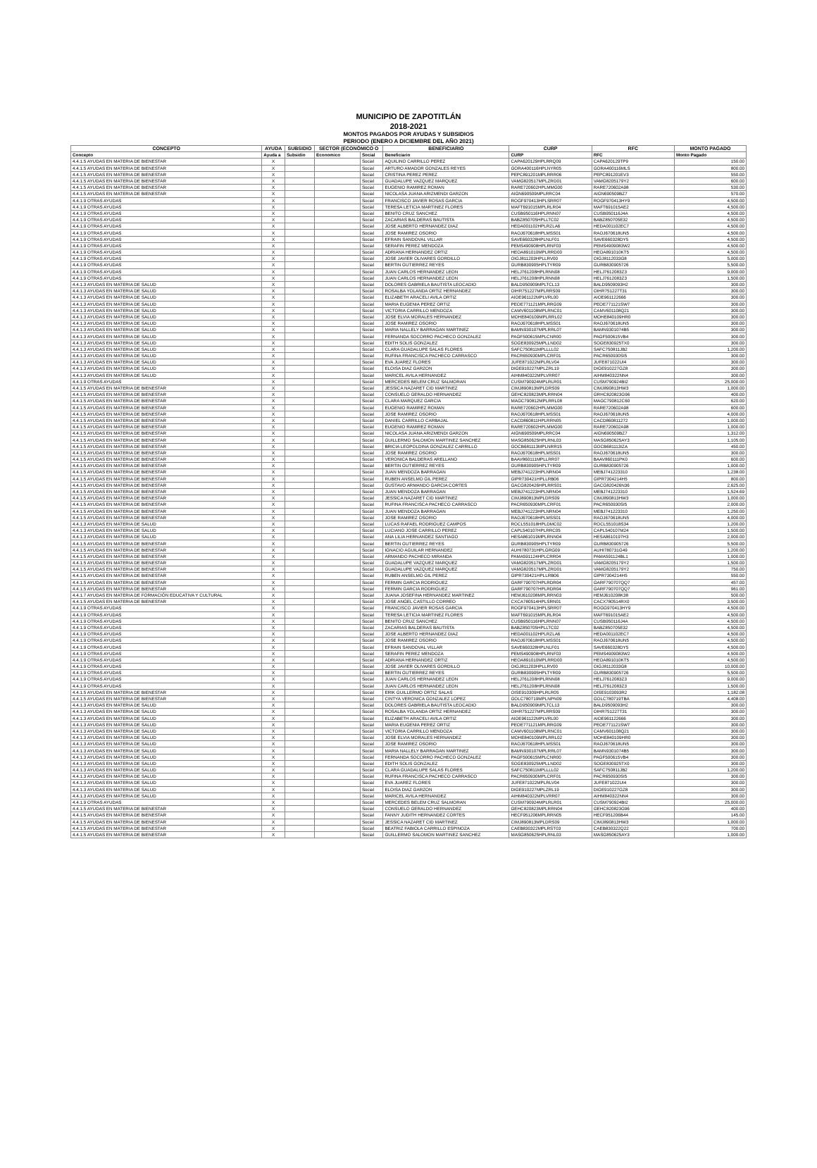MUNICIPIO DE ZAPOTITLÁN
2018-2021
MONTOS PAGADOS POR AYUDAS Y SUBSIDIOS
PERIODO (ENERO A DICIEMBRE DEL AÑO 2021)
| CONCEPTO | AYUDA | SUBSIDIO | SECTOR (ECONÓMICO O | | BENEFICIARIO | CURP | RFC | MONTO PAGADO |
| --- | --- | --- | --- | --- | --- | --- | --- | --- |
| Concepto | Ayuda a | Subsidio | Economico | Social | Beneficiario | CURP | RFC | Monto Pagado |
| 4.4.1.5 AYUDAS EN MATERIA DE BIENESTAR | X | | | Social | AQUILINO CARRILLO PEREZ | CAPA620129HPLRRQ09 | CAPA620129TP9 | 150.00 |
| 4.4.1.5 AYUDAS EN MATERIA DE BIENESTAR | X | | | Social | ARTURO AMADOR GONZALES REYES | GORA400116HPLNYR05 | GORA400116MLS | 800.00 |
| 4.4.1.5 AYUDAS EN MATERIA DE BIENESTAR | X | | | Social | CRISTINA PEREZ PEREZ | PEPC891201MPLRRR06 | PEPC891201EV3 | 550.00 |
| 4.4.1.5 AYUDAS EN MATERIA DE BIENESTAR | X | | | Social | GUADALUPE VAZQUEZ MARQUEZ | VAMG820517MPLZRD01 | VAMG8205179Y2 | 600.00 |
| 4.4.1.5 AYUDAS EN MATERIA DE BIENESTAR | X | | | Social | EUGENIO RAMIREZ ROMAN | RARE720602HPLMMG00 | RARE720602A98 | 530.00 |
| 4.4.1.5 AYUDAS EN MATERIA DE BIENESTAR | X | | | Social | NICOLASA JUANA ARIZMENDI GARZON | AIGN690509MPLRRC04 | AIGN690509BZ7 | 570.00 |
| 4.4.1.9 OTRAS AYUDAS | X | | | Social | FRANCISCO JAVIER ROSAS GARCIA | ROGF970413HPLSRR07 | ROGF970413HY9 | 4,500.00 |
| 4.4.1.9 OTRAS AYUDAS | X | | | Social | TERESA LETICIA MARTINEZ FLORES | MAFT691015MPLRLR04 | MAFT691015AE2 | 4,500.00 |
| 4.4.1.9 OTRAS AYUDAS | X | | | Social | BENITO CRUZ SANCHEZ | CUSB950116HPLRNN07 | CUSB950116J4A | 4,500.00 |
| 4.4.1.9 OTRAS AYUDAS | X | | | Social | ZACARIAS BALDERAS BAUTISTA | BABZ850705HPLLTC02 | BABZ850705E32 | 4,500.00 |
| 4.4.1.9 OTRAS AYUDAS | X | | | Social | JOSE ALBERTO HERNANDEZ DIAZ | HEDA001102HPLRZLA6 | HEDA001102EC7 | 4,500.00 |
| 4.4.1.9 OTRAS AYUDAS | X | | | Social | JOSE RAMIREZ OSORIO | RAOJ670618HPLMSS01 | RAOJ670618UN5 | 4,500.00 |
| 4.4.1.9 OTRAS AYUDAS | X | | | Social | EFRAIN SANDOVAL VILLAR | SAVE660328HPLNLF01 | SAVE660328DY5 | 4,500.00 |
| 4.4.1.9 OTRAS AYUDAS | X | | | Social | SERAFIN PEREZ MENDOZA | PEMS490908HPLRNF03 | PEMS4909083W2 | 4,500.00 |
| 4.4.1.9 OTRAS AYUDAS | X | | | Social | ADRIANA HERNANDEZ ORTIZ | HEOA891010MPLRRD00 | HEOA891010KT5 | 4,500.00 |
| 4.4.1.9 OTRAS AYUDAS | X | | | Social | JOSE JAVIER OLIVARES GORDILLO | OIGJ811203HPLLRV00 | OIGJ8112033G8 | 5,000.00 |
| 4.4.1.9 OTRAS AYUDAS | X | | | Social | BERTIN GUTIERREZ REYES | GURB830905HPLTYR09 | GURB830905726 | 5,500.00 |
| 4.4.1.9 OTRAS AYUDAS | X | | | Social | JUAN CARLOS HERNANDEZ LEON | HELJ761208HPLRNN08 | HELJ7612083Z3 | 9,000.00 |
| 4.4.1.9 OTRAS AYUDAS | X | | | Social | JUAN CARLOS HERNANDEZ LEON | HELJ761208HPLRNN08 | HELJ7612083Z3 | 1,500.00 |
| 4.4.1.3 AYUDAS EN MATERIA DE SALUD | X | | | Social | DOLORES GABRIELA BAUTISTA LEOCADIO | BALD950909MPLTCL13 | BALD9509093H2 | 300.00 |
| 4.4.1.3 AYUDAS EN MATERIA DE SALUD | X | | | Social | ROSALBA YOLANDA ORTIZ HERNANDEZ | OIHR751227MPLRRS09 | OIHR751227T31 | 300.00 |
| 4.4.1.3 AYUDAS EN MATERIA DE SALUD | X | | | Social | ELIZABETH ARACELI AVILA ORTIZ | AIOE961122MPLVRL00 | AIOE961122666 | 300.00 |
| 4.4.1.3 AYUDAS EN MATERIA DE SALUD | X | | | Social | MARIA EUGENIA PEREZ ORTIZ | PEOE771121MPLRRG09 | PEOE771121SW7 | 300.00 |
| 4.4.1.3 AYUDAS EN MATERIA DE SALUD | X | | | Social | VICTORIA CARRILLO MENDOZA | CAMV601108MPLRNC01 | CAMV601108Q21 | 300.00 |
| 4.4.1.3 AYUDAS EN MATERIA DE SALUD | X | | | Social | JOSE ELVIA MORALES HERNANDEZ | MOHE840109MPLRRL02 | MOHE840109HR0 | 300.00 |
| 4.4.1.3 AYUDAS EN MATERIA DE SALUD | X | | | Social | JOSE RAMIREZ OSORIO | RAOJ670618HPLMSS01 | RAOJ670618UN5 | 300.00 |
| 4.4.1.3 AYUDAS EN MATERIA DE SALUD | X | | | Social | MARIA NALLELY BARRAGAN MARTINEZ | BAMN930107MPLRRL07 | BAMN9301074B5 | 300.00 |
| 4.4.1.3 AYUDAS EN MATERIA DE SALUD | X | | | Social | FERNANDA SOCORRO PACHECO GONZALEZ | PAGF500615MPLCNR00 | PAGF500615VB4 | 300.00 |
| 4.4.1.3 AYUDAS EN MATERIA DE SALUD | X | | | Social | EDITH SOLIS GONZALEZ | SOGE830925MPLLND02 | SOGE830925TX0 | 300.00 |
| 4.4.1.3 AYUDAS EN MATERIA DE SALUD | X | | | Social | CLARA GUADALUPE SALAS FLORES | SAFC750811MPLLLL02 | SAFC750811JB2 | 1,200.00 |
| 4.4.1.3 AYUDAS EN MATERIA DE SALUD | X | | | Social | RUFINA FRANCISCA PACHECO CARRASCO | PACR650930MPLCRF01 | PACR650930SI5 | 300.00 |
| 4.4.1.3 AYUDAS EN MATERIA DE SALUD | X | | | Social | EVA JUAREZ FLORES | JUFE871022MPLRLV04 | JUFE871022UI4 | 300.00 |
| 4.4.1.3 AYUDAS EN MATERIA DE SALUD | X | | | Social | ELOISA DIAZ GARZON | DIGE910227MPLZRL19 | DIGE910227GZ8 | 300.00 |
| 4.4.1.3 AYUDAS EN MATERIA DE SALUD | X | | | Social | MARICEL AVILA HERNANDEZ | AIHM840322MPLVRR07 | AIHM840322NN4 | 300.00 |
| 4.4.1.9 OTRAS AYUDAS | X | | | Social | MERCEDES BELEM CRUZ SALMORAN | CUSM790924MPLRLR01 | CUSM790924BI2 | 25,000.00 |
| 4.4.1.5 AYUDAS EN MATERIA DE BIENESTAR | X | | | Social | JESSICA NAZARET CID MARTINEZ | CIMJ890813MPLDRS09 | CIMJ890813HW3 | 1,000.00 |
| 4.4.1.5 AYUDAS EN MATERIA DE BIENESTAR | X | | | Social | CONSUELO GERALDO HERNANDEZ | GEHC820823MPLRRN04 | GRHC820823G96 | 400.00 |
| 4.4.1.5 AYUDAS EN MATERIA DE BIENESTAR | X | | | Social | CLARA MARQUEZ GARCIA | MAGC790812MPLRRL08 | MAGC790812C60 | 620.00 |
| 4.4.1.5 AYUDAS EN MATERIA DE BIENESTAR | X | | | Social | EUGENIO RAMIREZ ROMAN | RARE720602HPLMMG00 | RARE720602A98 | 600.00 |
| 4.4.1.5 AYUDAS EN MATERIA DE BIENESTAR | X | | | Social | JOSE RAMIREZ OSORIO | RAOJ670618HPLMSS01 | RAOJ670618UN5 | 4,000.00 |
| 4.4.1.5 AYUDAS EN MATERIA DE BIENESTAR | X | | | Social | DANIEL CARRILLO CARBAJAL | CACD860811HPLRRN05 | CACD860811272 | 1,000.00 |
| 4.4.1.5 AYUDAS EN MATERIA DE BIENESTAR | X | | | Social | EUGENIO RAMIREZ ROMAN | RARE720602HPLMMG00 | RARE720602A98 | 1,000.00 |
| 4.4.1.5 AYUDAS EN MATERIA DE BIENESTAR | X | | | Social | NICOLASA JUANA ARIZMENDI GARZON | AIGN690509MPLRRC04 | AIGN690509BZ7 | 1,312.00 |
| 4.4.1.5 AYUDAS EN MATERIA DE BIENESTAR | X | | | Social | GUILLERMO SALOMON MARTINEZ SANCHEZ | MASG850625HPLRNL03 | MASG850625AY3 | 1,105.00 |
| 4.4.1.5 AYUDAS EN MATERIA DE BIENESTAR | X | | | Social | BRICIA LEOPOLDINA GONZALEZ CARRILLO | GOCB681113MPLNRR15 | GOCB681113IZA | 450.00 |
| 4.4.1.5 AYUDAS EN MATERIA DE BIENESTAR | X | | | Social | JOSE RAMIREZ OSORIO | RAOJ670618HPLMSS01 | RAOJ670618UN5 | 300.00 |
| 4.4.1.5 AYUDAS EN MATERIA DE BIENESTAR | X | | | Social | VERONICA BALDERAS ARELLANO | BAAV860111MPLLRR07 | BAAV860111PK0 | 600.00 |
| 4.4.1.5 AYUDAS EN MATERIA DE BIENESTAR | X | | | Social | BERTIN GUTIERREZ REYES | GURB830905HPLTYR09 | GURB830905726 | 1,000.00 |
| 4.4.1.5 AYUDAS EN MATERIA DE BIENESTAR | X | | | Social | JUAN MENDOZA BARRAGAN | MEBJ741223HPLNRN04 | MEBJ741223310 | 1,238.00 |
| 4.4.1.5 AYUDAS EN MATERIA DE BIENESTAR | X | | | Social | RUBEN ANSELMO GIL PEREZ | GIPR730421HPLLRB06 | GIPR7304214H5 | 800.00 |
| 4.4.1.5 AYUDAS EN MATERIA DE BIENESTAR | X | | | Social | GUSTAVO ARMANDO GARCIA CORTES | GACG820426HPLRRS01 | GACG820426N36 | 2,625.00 |
| 4.4.1.5 AYUDAS EN MATERIA DE BIENESTAR | X | | | Social | JUAN MENDOZA BARRAGAN | MEBJ741223HPLNRN04 | MEBJ741223310 | 1,524.69 |
| 4.4.1.5 AYUDAS EN MATERIA DE BIENESTAR | X | | | Social | JESSICA NAZARET CID MARTINEZ | CIMJ890813MPLDRS09 | CIMJ890813HW3 | 1,000.00 |
| 4.4.1.5 AYUDAS EN MATERIA DE BIENESTAR | X | | | Social | RUFINA FRANCISCA PACHECO CARRASCO | PACR650930MPLCRF01 | PACR650930SI5 | 2,000.00 |
| 4.4.1.5 AYUDAS EN MATERIA DE BIENESTAR | X | | | Social | JUAN MENDOZA BARRAGAN | MEBJ741223HPLNRN04 | MEBJ741223310 | 1,250.00 |
| 4.4.1.5 AYUDAS EN MATERIA DE BIENESTAR | X | | | Social | JOSE RAMIREZ OSORIO | RAOJ670618HPLMSS01 | RAOJ670618UN5 | 4,000.00 |
| 4.4.1.3 AYUDAS EN MATERIA DE SALUD | X | | | Social | LUCAS RAFAEL RODRIGUEZ CAMPOS | ROCL551018HPLDMC02 | ROCL551018S34 | 1,200.00 |
| 4.4.1.3 AYUDAS EN MATERIA DE SALUD | X | | | Social | LUCIANO JOSE CARRILLO PEREZ | CAPL540107HPLRRC05 | CAPL540107M24 | 1,500.00 |
| 4.4.1.3 AYUDAS EN MATERIA DE SALUD | X | | | Social | ANA LILIA HERNANDEZ SANTIAGO | HESA861019MPLRNN04 | HESA8610197H3 | 2,000.00 |
| 4.4.1.5 AYUDAS EN MATERIA DE BIENESTAR | X | | | Social | BERTIN GUTIERREZ REYES | GURB830905HPLTYR09 | GURB830905726 | 5,500.00 |
| 4.4.1.5 AYUDAS EN MATERIA DE BIENESTAR | X | | | Social | IGNACIO AGUILAR HERNANDEZ | AUHI780731HPLGRG09 | AUHI780731G49 | 1,200.00 |
| 4.4.1.5 AYUDAS EN MATERIA DE BIENESTAR | X | | | Social | ARMANDO PACHECO MIRANDA | PAMA591124HPLCRR04 | PAMA591124BL1 | 1,000.00 |
| 4.4.1.5 AYUDAS EN MATERIA DE BIENESTAR | X | | | Social | GUADALUPE VAZQUEZ MARQUEZ | VAMG820517MPLZRD01 | VAMG8205179Y2 | 1,500.00 |
| 4.4.1.5 AYUDAS EN MATERIA DE BIENESTAR | X | | | Social | GUADALUPE VAZQUEZ MARQUEZ | VAMG820517MPLZRD01 | VAMG8205179Y2 | 750.00 |
| 4.4.1.5 AYUDAS EN MATERIA DE BIENESTAR | X | | | Social | RUBEN ANSELMO GIL PEREZ | GIPR730421HPLLRB06 | GIPR7304214H5 | 550.00 |
| 4.4.1.5 AYUDAS EN MATERIA DE BIENESTAR | X | | | Social | FERMIN GARCIA RODRIGUEZ | GARF790707HPLRDR04 | GARF790707QQ7 | 457.00 |
| 4.4.1.5 AYUDAS EN MATERIA DE BIENESTAR | X | | | Social | FERMIN GARCIA RODRIGUEZ | GARF790707HPLRDR04 | GARF790707QQ7 | 961.00 |
| 4.4.1.7 AYUDAS EN MATERIA DE FORMACIÓN EDUCATIVA Y CULTURAL | X | | | Social | JUANA JOSEFINA HERNANDEZ MARTINEZ | HEMJ610208MPLRRN03 | HEMJ610208K38 | 500.00 |
| 4.4.1.5 AYUDAS EN MATERIA DE BIENESTAR | X | | | Social | JOSE ANGEL CASTILLO CORREO | CXCA780514HPLSRN01 | CACX780514RX0 | 3,500.00 |
| 4.4.1.9 OTRAS AYUDAS | X | | | Social | FRANCISCO JAVIER ROSAS GARCIA | ROGF970413HPLSRR07 | ROGG970413HY9 | 4,500.00 |
| 4.4.1.9 OTRAS AYUDAS | X | | | Social | TERESA LETICIA MARTINEZ FLORES | MAFT691015MPLRLR04 | MAFT691015AE2 | 4,500.00 |
| 4.4.1.9 OTRAS AYUDAS | X | | | Social | BENITO CRUZ SANCHEZ | CUSB950116HPLRNN07 | CUSB950116J4A | 4,500.00 |
| 4.4.1.9 OTRAS AYUDAS | X | | | Social | ZACARIAS BALDERAS BAUTISTA | BABZ850705HPLLTC02 | BABZ850705E32 | 4,500.00 |
| 4.4.1.9 OTRAS AYUDAS | X | | | Social | JOSE ALBERTO HERNANDEZ DIAZ | HEDA001102HPLRZLA6 | HEDA001102EC7 | 4,500.00 |
| 4.4.1.9 OTRAS AYUDAS | X | | | Social | JOSE RAMIREZ OSORIO | RAOJ670618HPLMSS01 | RAOJ670618UN5 | 4,500.00 |
| 4.4.1.9 OTRAS AYUDAS | X | | | Social | EFRAIN SANDOVAL VILLAR | SAVE660328HPLNLF01 | SAVE660328DY5 | 4,500.00 |
| 4.4.1.9 OTRAS AYUDAS | X | | | Social | SERAFIN PEREZ MENDOZA | PEMS490908HPLRNF03 | PEMS4909083W2 | 4,500.00 |
| 4.4.1.9 OTRAS AYUDAS | X | | | Social | ADRIANA HERNANDEZ ORTIZ | HEOA891010MPLRRD00 | HEOA891010KT5 | 4,500.00 |
| 4.4.1.9 OTRAS AYUDAS | X | | | Social | JOSE JAVIER OLIVARES GORDILLO | OIGJ811203HPLLRV00 | OIGJ8112033G8 | 10,000.00 |
| 4.4.1.9 OTRAS AYUDAS | X | | | Social | BERTIN GUTIERREZ REYES | GURB830905HPLTYR09 | GURB830905726 | 5,500.00 |
| 4.4.1.9 OTRAS AYUDAS | X | | | Social | JUAN CARLOS HERNANDEZ LEON | HELJ761208HPLRNN08 | HELJ7612083Z3 | 9,000.00 |
| 4.4.1.9 OTRAS AYUDAS | X | | | Social | JUAN CARLOS HERNANDEZ LEON | HELJ761208HPLRNN08 | HELJ7612083Z3 | 1,500.00 |
| 4.4.1.5 AYUDAS EN MATERIA DE BIENESTAR | X | | | Social | ERIK GUILLERMO ORTIZ SALAS | OISE910309HPLRLR05 | OISE9103093R2 | 1,182.08 |
| 4.4.1.5 AYUDAS EN MATERIA DE BIENESTAR | X | | | Social | CINTYA VERONICA GONZALEZ LOPEZ | GOLC780719MPLNPN09 | GOLC780719TBA | 4,408.00 |
| 4.4.1.3 AYUDAS EN MATERIA DE SALUD | X | | | Social | DOLORES GABRIELA BAUTISTA LEOCADIO | BALD950909MPLTCL13 | BALD9509093H2 | 300.00 |
| 4.4.1.3 AYUDAS EN MATERIA DE SALUD | X | | | Social | ROSALBA YOLANDA ORTIZ HERNANDEZ | OIHR751227MPLRRS09 | OIHR751227T31 | 300.00 |
| 4.4.1.3 AYUDAS EN MATERIA DE SALUD | X | | | Social | ELIZABETH ARACELI AVILA ORTIZ | AIOE961122MPLVRL00 | AIOE961122666 | 300.00 |
| 4.4.1.3 AYUDAS EN MATERIA DE SALUD | X | | | Social | MARIA EUGENIA PEREZ ORTIZ | PEOE771121MPLRRG09 | PEOE771121SW7 | 300.00 |
| 4.4.1.3 AYUDAS EN MATERIA DE SALUD | X | | | Social | VICTORIA CARRILLO MENDOZA | CAMV601108MPLRNC01 | CAMV601108Q21 | 300.00 |
| 4.4.1.3 AYUDAS EN MATERIA DE SALUD | X | | | Social | JOSE ELVIA MORALES HERNANDEZ | MOHE840109MPLRRL02 | MOHE840109HR0 | 300.00 |
| 4.4.1.3 AYUDAS EN MATERIA DE SALUD | X | | | Social | JOSE RAMIREZ OSORIO | RAOJ670618HPLMSS01 | RAOJ670618UN5 | 300.00 |
| 4.4.1.3 AYUDAS EN MATERIA DE SALUD | X | | | Social | MARIA NALLELY BARRAGAN MARTINEZ | BAMN930107MPLRRL07 | BAMN9301074B5 | 300.00 |
| 4.4.1.3 AYUDAS EN MATERIA DE SALUD | X | | | Social | FERNANDA SOCORRO PACHECO GONZALEZ | PAGF500615MPLCNR00 | PAGF500615VB4 | 300.00 |
| 4.4.1.3 AYUDAS EN MATERIA DE SALUD | X | | | Social | EDITH SOLIS GONZALEZ | SOGE830925MPLLND02 | SOGE830925TX0 | 300.00 |
| 4.4.1.3 AYUDAS EN MATERIA DE SALUD | X | | | Social | CLARA GUADALUPE SALAS FLORES | SAFC750811MPLLLL02 | SAFC750811JB2 | 1,200.00 |
| 4.4.1.3 AYUDAS EN MATERIA DE SALUD | X | | | Social | RUFINA FRANCISCA PACHECO CARRASCO | PACR650930MPLCRF01 | PACR650930SI5 | 300.00 |
| 4.4.1.3 AYUDAS EN MATERIA DE SALUD | X | | | Social | EVA JUAREZ FLORES | JUFE871022MPLRLV04 | JUFE871022UI4 | 300.00 |
| 4.4.1.3 AYUDAS EN MATERIA DE SALUD | X | | | Social | ELOISA DIAZ GARZON | DIGE910227MPLZRL19 | DIGE910227GZ8 | 300.00 |
| 4.4.1.3 AYUDAS EN MATERIA DE SALUD | X | | | Social | MARICEL AVILA HERNANDEZ | AIHM840322MPLVRR07 | AIHM840322NN4 | 300.00 |
| 4.4.1.9 OTRAS AYUDAS | X | | | Social | MERCEDES BELEM CRUZ SALMORAN | CUSM790924MPLRLR01 | CUSM790924BI2 | 25,000.00 |
| 4.4.1.5 AYUDAS EN MATERIA DE BIENESTAR | X | | | Social | CONSUELO GERALDO HERNANDEZ | GEHC820823MPLRRN04 | GEHC820823G96 | 400.00 |
| 4.4.1.5 AYUDAS EN MATERIA DE BIENESTAR | X | | | Social | FANNY JUDITH HERNANDEZ CORTES | HECF951206MPLRRN05 | HECF951206B44 | 145.00 |
| 4.4.1.5 AYUDAS EN MATERIA DE BIENESTAR | X | | | Social | JESSICA NAZARET CID MARTINEZ | CIMJ890813MPLDRS09 | CIMJ890813HW3 | 1,000.00 |
| 4.4.1.5 AYUDAS EN MATERIA DE BIENESTAR | X | | | Social | BEATRIZ FABIOLA CARRILLO ESPINOZA | CAEB830322MPLRST03 | CAEB830322Q22 | 700.00 |
| 4.4.1.5 AYUDAS EN MATERIA DE BIENESTAR | X | | | Social | GUILLERMO SALOMON MARTINEZ SANCHEZ | MASG850625HPLRNL03 | MASG850625AY3 | 1,000.00 |